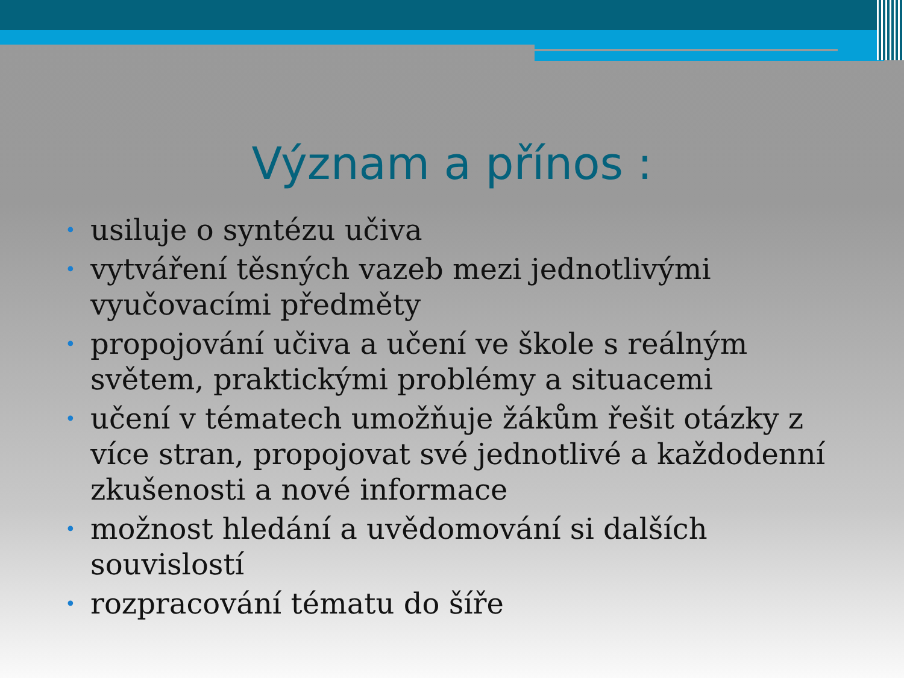Význam a přínos :
• usiluje o syntézu učiva
• vytváření těsných vazeb mezi jednotlivými vyučovacími předměty
• propojování učiva a učení ve škole s reálným světem, praktickými problémy a situacemi
• učení v tématech umožňuje žákům řešit otázky z více stran, propojovat své jednotlivé a každodenní zkušenosti a nové informace
• možnost hledání a uvědomování si dalších souvislostí
• rozpracování tématu do šíře